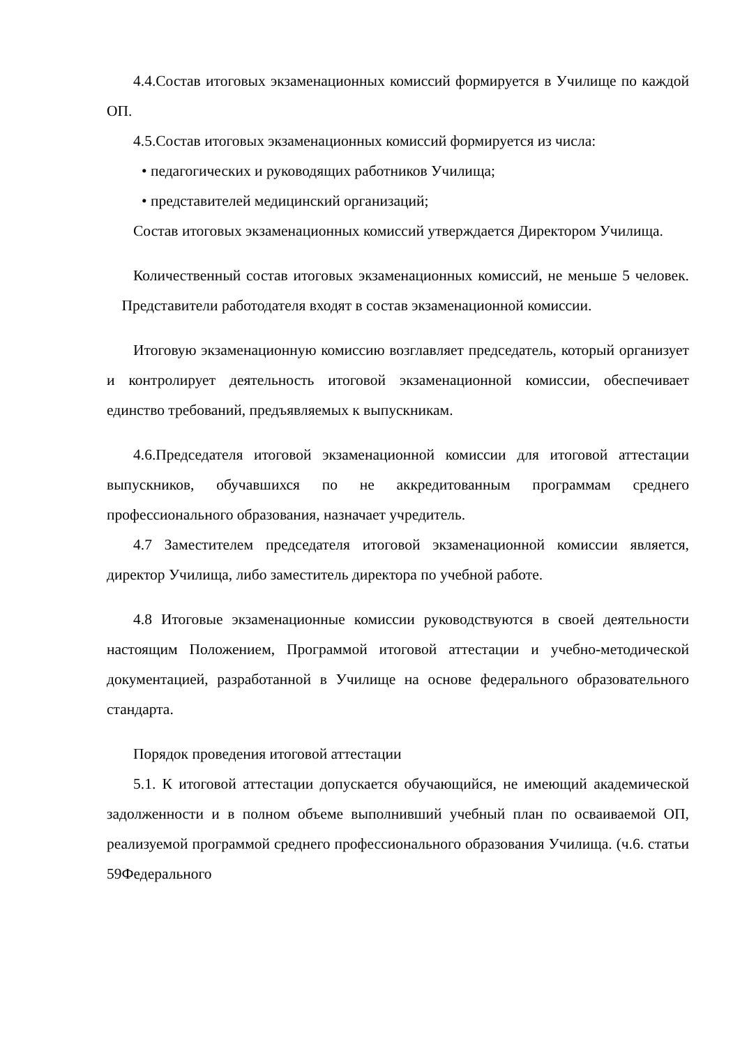4.4.Состав итоговых экзаменационных комиссий формируется в Училище по каждой ОП.
4.5.Состав итоговых экзаменационных комиссий формируется из числа:
• педагогических и руководящих работников Училища;
• представителей медицинский организаций;
Состав итоговых экзаменационных комиссий утверждается Директором Училища.
Количественный состав итоговых экзаменационных комиссий, не меньше 5 человек. Представители работодателя входят в состав экзаменационной комиссии.
Итоговую экзаменационную комиссию возглавляет председатель, который организует и контролирует деятельность итоговой экзаменационной комиссии, обеспечивает единство требований, предъявляемых к выпускникам.
4.6.Председателя итоговой экзаменационной комиссии для итоговой аттестации выпускников, обучавшихся по не аккредитованным программам среднего профессионального образования, назначает учредитель.
4.7 Заместителем председателя итоговой экзаменационной комиссии является, директор Училища, либо заместитель директора по учебной работе.
4.8 Итоговые экзаменационные комиссии руководствуются в своей деятельности настоящим Положением, Программой итоговой аттестации и учебно-методической документацией, разработанной в Училище на основе федерального образовательного стандарта.
Порядок проведения итоговой аттестации
5.1. К итоговой аттестации допускается обучающийся, не имеющий академической задолженности и в полном объеме выполнивший учебный план по осваиваемой ОП, реализуемой программой среднего профессионального образования Училища. (ч.6. статьи 59Федерального